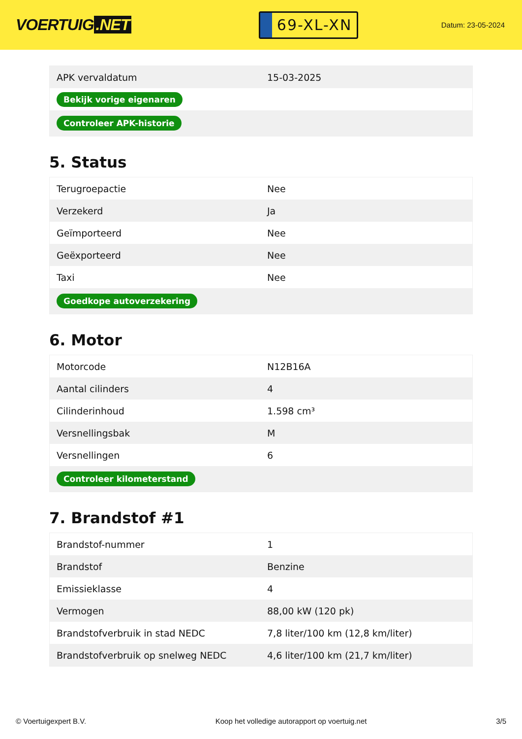VOERTUIG.NET
69-XL-XN
Datum: 23-05-2024
| APK vervaldatum | 15-03-2025 |
| Bekijk vorige eigenaren | |
| Controleer APK-historie | |
5. Status
| Terugroepactie | Nee |
| Verzekerd | Ja |
| Geïmporteerd | Nee |
| Geëxporteerd | Nee |
| Taxi | Nee |
| Goedkope autoverzekering | |
6. Motor
| Motorcode | N12B16A |
| Aantal cilinders | 4 |
| Cilinderinhoud | 1.598 cm³ |
| Versnellingsbak | M |
| Versnellingen | 6 |
| Controleer kilometerstand | |
7. Brandstof #1
| Brandstof-nummer | 1 |
| Brandstof | Benzine |
| Emissieklasse | 4 |
| Vermogen | 88,00 kW (120 pk) |
| Brandstofverbruik in stad NEDC | 7,8 liter/100 km (12,8 km/liter) |
| Brandstofverbruik op snelweg NEDC | 4,6 liter/100 km (21,7 km/liter) |
© Voertuigexpert B.V. Koop het volledige autorapport op voertuig.net 3/5